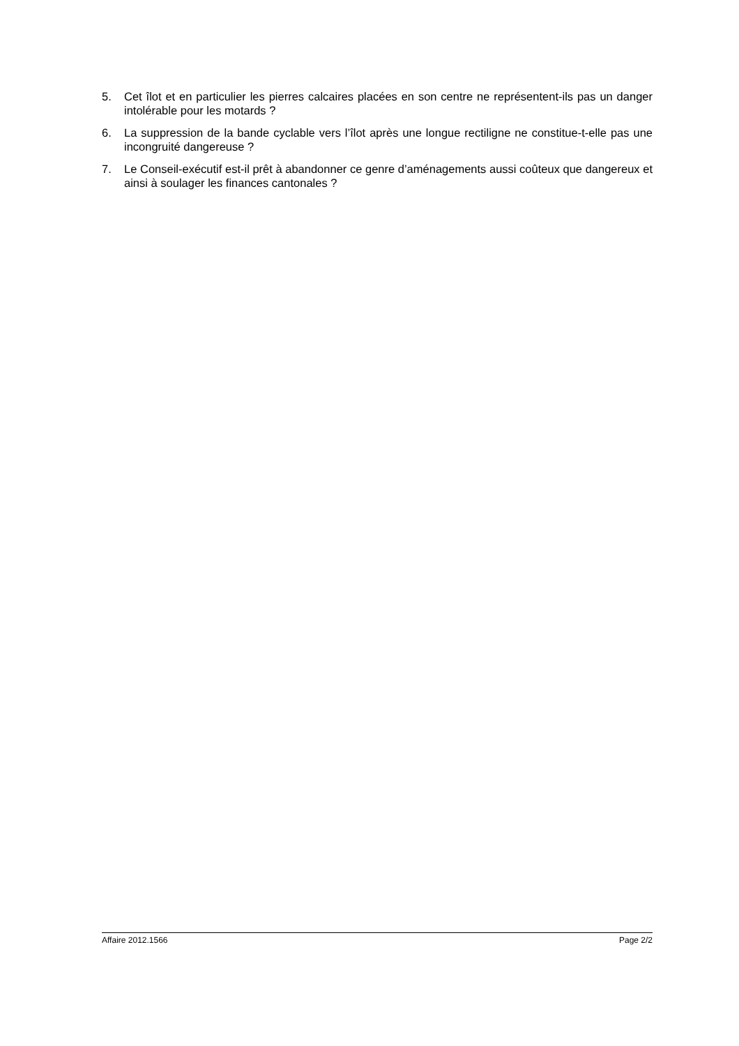5. Cet îlot et en particulier les pierres calcaires placées en son centre ne représentent-ils pas un danger intolérable pour les motards ?
6. La suppression de la bande cyclable vers l’îlot après une longue rectiligne ne constitue-t-elle pas une incongruité dangereuse ?
7. Le Conseil-exécutif est-il prêt à abandonner ce genre d’aménagements aussi coûteux que dangereux et ainsi à soulager les finances cantonales ?
Affaire 2012.1566 Page 2/2